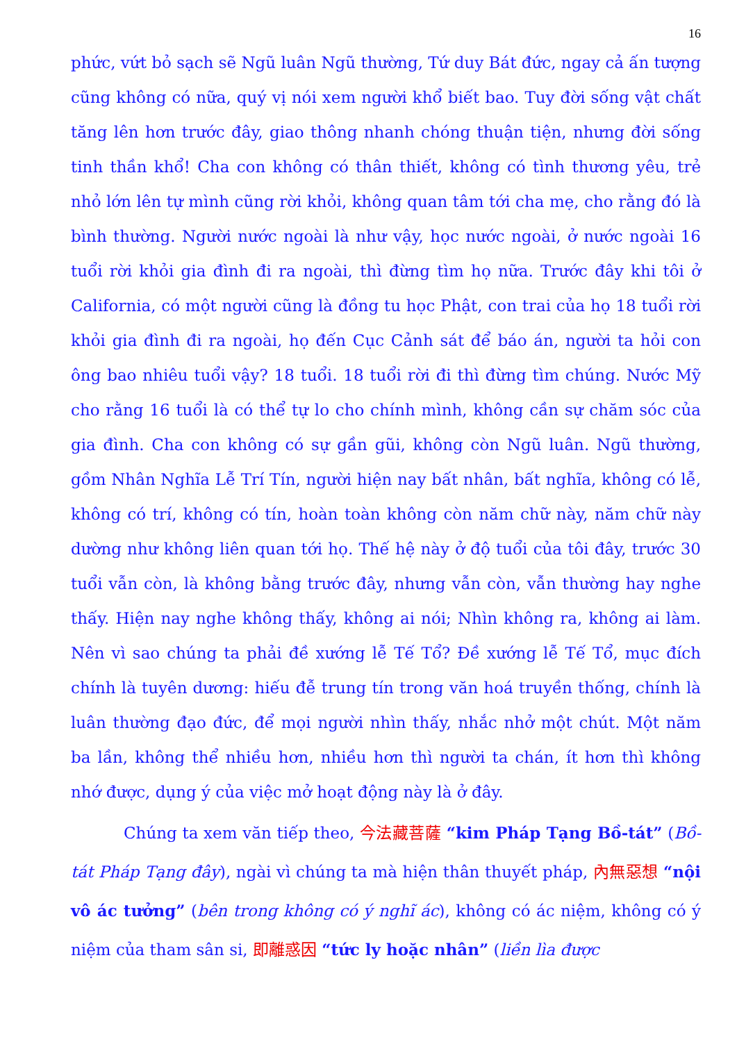16
phức, vứt bỏ sạch sẽ Ngũ luân Ngũ thường, Tứ duy Bát đức, ngay cả ấn tượng cũng không có nữa, quý vị nói xem người khổ biết bao. Tuy đời sống vật chất tăng lên hơn trước đây, giao thông nhanh chóng thuận tiện, nhưng đời sống tinh thần khổ! Cha con không có thân thiết, không có tình thương yêu, trẻ nhỏ lớn lên tự mình cũng rời khỏi, không quan tâm tới cha mẹ, cho rằng đó là bình thường. Người nước ngoài là như vậy, học nước ngoài, ở nước ngoài 16 tuổi rời khỏi gia đình đi ra ngoài, thì đừng tìm họ nữa. Trước đây khi tôi ở California, có một người cũng là đồng tu học Phật, con trai của họ 18 tuổi rời khỏi gia đình đi ra ngoài, họ đến Cục Cảnh sát để báo án, người ta hỏi con ông bao nhiêu tuổi vậy? 18 tuổi. 18 tuổi rời đi thì đừng tìm chúng. Nước Mỹ cho rằng 16 tuổi là có thể tự lo cho chính mình, không cần sự chăm sóc của gia đình. Cha con không có sự gần gũi, không còn Ngũ luân. Ngũ thường, gồm Nhân Nghĩa Lễ Trí Tín, người hiện nay bất nhân, bất nghĩa, không có lễ, không có trí, không có tín, hoàn toàn không còn năm chữ này, năm chữ này dường như không liên quan tới họ. Thế hệ này ở độ tuổi của tôi đây, trước 30 tuổi vẫn còn, là không bằng trước đây, nhưng vẫn còn, vẫn thường hay nghe thấy. Hiện nay nghe không thấy, không ai nói; Nhìn không ra, không ai làm. Nên vì sao chúng ta phải đề xướng lễ Tế Tổ? Đề xướng lễ Tế Tổ, mục đích chính là tuyên dương: hiếu đễ trung tín trong văn hoá truyền thống, chính là luân thường đạo đức, để mọi người nhìn thấy, nhắc nhở một chút. Một năm ba lần, không thể nhiều hơn, nhiều hơn thì người ta chán, ít hơn thì không nhớ được, dụng ý của việc mở hoạt động này là ở đây.
Chúng ta xem văn tiếp theo, 今法藏菩薩 “kim Pháp Tạng Bồ-tát” (Bồ-tát Pháp Tạng đây), ngài vì chúng ta mà hiện thân thuyết pháp, 內無惡想 “nội vô ác tưởng” (bên trong không có ý nghĩ ác), không có ác niệm, không có ý niệm của tham sân si, 即離惑因 “tức ly hoặc nhân” (liền lìa được